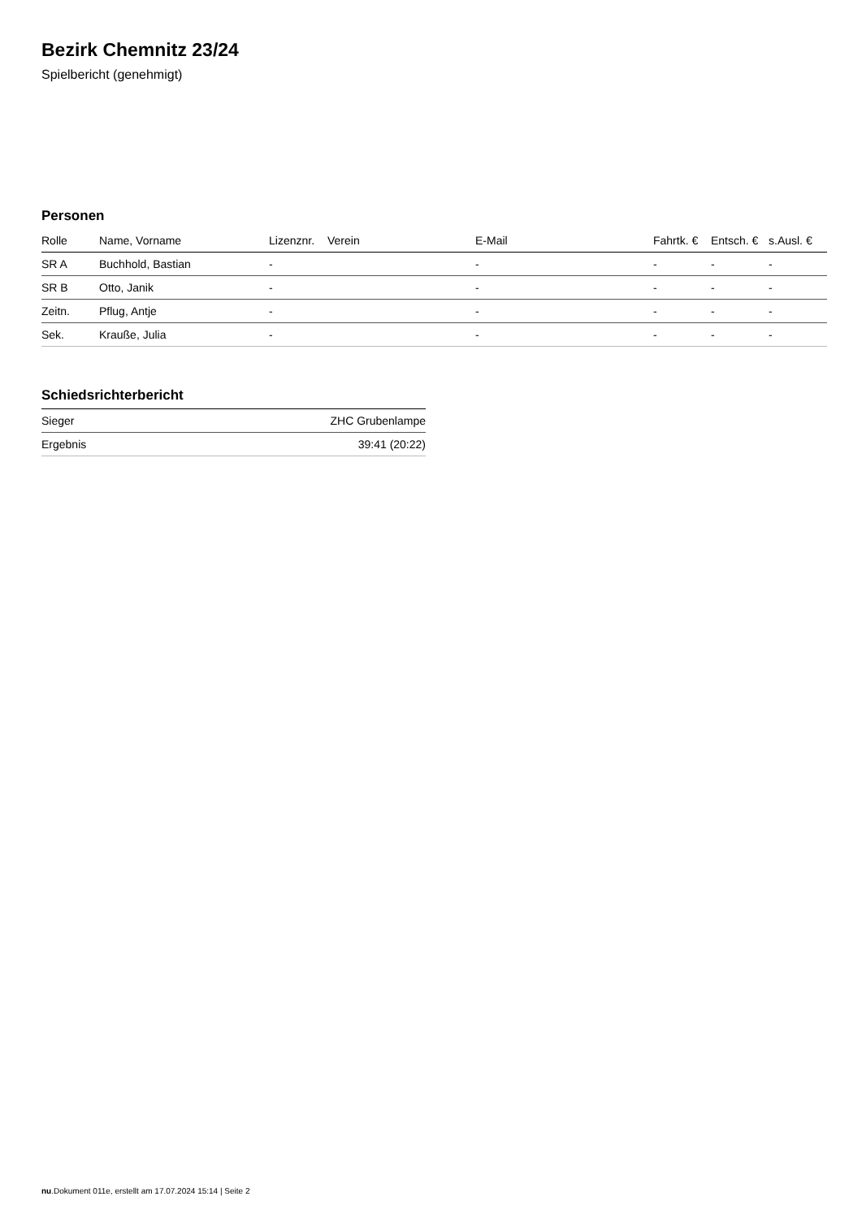Bezirk Chemnitz 23/24
Spielbericht (genehmigt)
Personen
| Rolle | Name, Vorname | Lizenznr. | Verein | E-Mail | Fahrtk. € | Entsch. € | s.Ausl. € |
| --- | --- | --- | --- | --- | --- | --- | --- |
| SR A | Buchhold, Bastian | - | | - | - | - | - |
| SR B | Otto, Janik | - | | - | - | - | - |
| Zeitn. | Pflug, Antje | - | | - | - | - | - |
| Sek. | Krauße, Julia | - | | - | - | - | - |
Schiedsrichterbericht
| Sieger | ZHC Grubenlampe |
| Ergebnis | 39:41 (20:22) |
nu.Dokument 011e, erstellt am 17.07.2024 15:14 | Seite 2